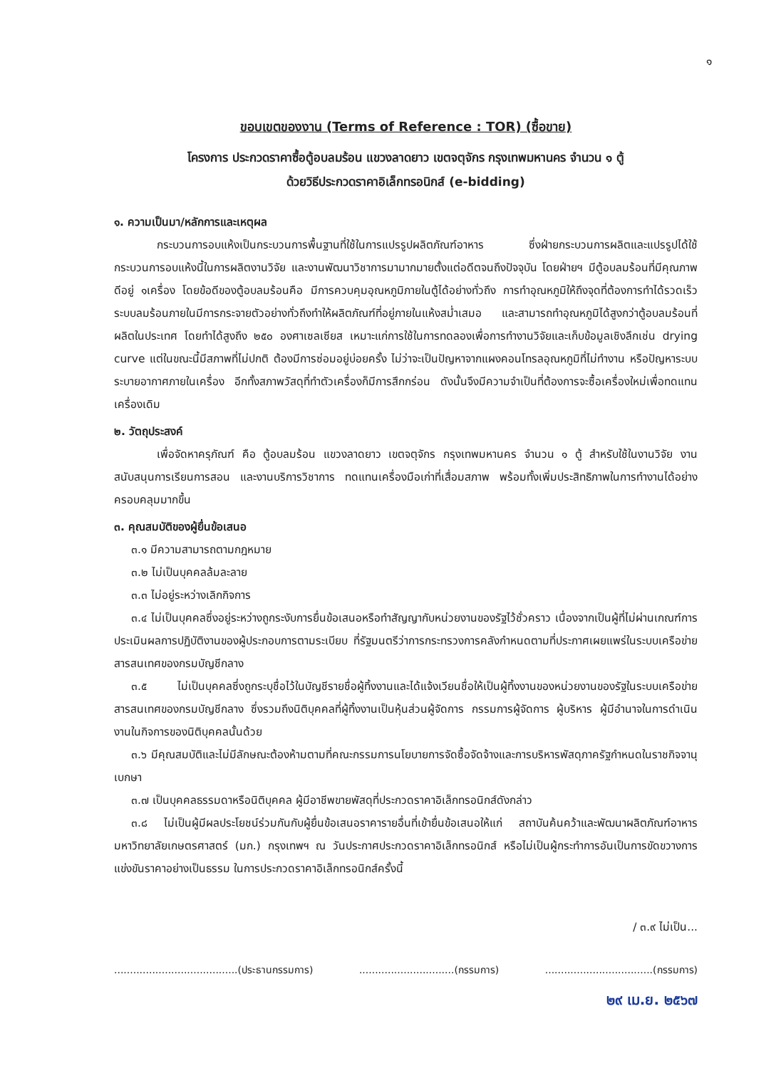๑
ขอบเขตของงาน (Terms of Reference : TOR) (ซื้อขาย)
โครงการ ประกวดราคาซื้อตู้อบลมร้อน แขวงลาดยาว เขตจตุจักร กรุงเทพมหานคร จำนวน ๑ ตู้
ด้วยวิธีประกวดราคาอิเล็กทรอนิกส์ (e-bidding)
๑. ความเป็นมา/หลักการและเหตุผล
กระบวนการอบแห้งเป็นกระบวนการพื้นฐานที่ใช้ในการแปรรูปผลิตภัณฑ์อาหาร ซึ่งฝ่ายกระบวนการผลิตและแปรรูปได้ใช้กระบวนการอบแห้งนี้ในการผลิตงานวิจัย และงานพัฒนาวิชาการมามากมายตั้งแต่อดีตจนถึงปัจจุบัน โดยฝ่ายฯ มีตู้อบลมร้อนที่มีคุณภาพดีอยู่ ๑เครื่อง โดยข้อดีของตู้อบลมร้อนคือ มีการควบคุมอุณหภูมิภายในตู้ได้อย่างทั่วถึง การทำอุณหภูมิให้ถึงจุดที่ต้องการทำได้รวดเร็ว ระบบลมร้อนภายในมีการกระจายตัวอย่างทั่วถึงทำให้ผลิตภัณฑ์ที่อยู่ภายในแห้งสม่ำเสมอ และสามารถทำอุณหภูมิได้สูงกว่าตู้อบลมร้อนที่ผลิตในประเทศ โดยทำได้สูงถึง ๒๕๐ องศาเซลเซียส เหมาะแก่การใช้ในการทดลองเพื่อการทำงานวิจัยและเก็บข้อมูลเชิงลึกเช่น drying curve แต่ในขณะนี้มีสภาพที่ไม่ปกติ ต้องมีการซ่อมอยู่บ่อยครั้ง ไม่ว่าจะเป็นปัญหาจากแผงคอนโทรลอุณหภูมิที่ไม่ทำงาน หรือปัญหาระบบระบายอากาศภายในเครื่อง อีกทั้งสภาพวัสดุที่ทำตัวเครื่องก็มีการสึกกร่อน ดังนั้นจึงมีความจำเป็นที่ต้องการจะซื้อเครื่องใหม่เพื่อทดแทนเครื่องเดิม
๒. วัตถุประสงค์
เพื่อจัดหาครุภัณฑ์ คือ ตู้อบลมร้อน แขวงลาดยาว เขตจตุจักร กรุงเทพมหานคร จำนวน ๑ ตู้ สำหรับใช้ในงานวิจัย งานสนับสนุนการเรียนการสอน และงานบริการวิชาการ ทดแทนเครื่องมือเก่าที่เสื่อมสภาพ พร้อมทั้งเพิ่มประสิทธิภาพในการทำงานได้อย่างครอบคลุมมากขึ้น
๓. คุณสมบัติของผู้ยื่นข้อเสนอ
๓.๑ มีความสามารถตามกฎหมาย
๓.๒ ไม่เป็นบุคคลล้มละลาย
๓.๓ ไม่อยู่ระหว่างเลิกกิจการ
๓.๔ ไม่เป็นบุคคลซึ่งอยู่ระหว่างถูกระงับการยื่นข้อเสนอหรือทำสัญญากับหน่วยงานของรัฐไว้ชั่วคราว เนื่องจากเป็นผู้ที่ไม่ผ่านเกณฑ์การประเมินผลการปฏิบัติงานของผู้ประกอบการตามระเบียบ ที่รัฐมนตรีว่าการกระทรวงการคลังกำหนดตามที่ประกาศเผยแพร่ในระบบเครือข่ายสารสนเทศของกรมบัญชีกลาง
๓.๕ ไม่เป็นบุคคลซึ่งถูกระบุชื่อไว้ในบัญชีรายชื่อผู้ทิ้งงานและได้แจ้งเวียนชื่อให้เป็นผู้ทิ้งงานของหน่วยงานของรัฐในระบบเครือข่ายสารสนเทศของกรมบัญชีกลาง ซึ่งรวมถึงนิติบุคคลที่ผู้ทิ้งงานเป็นหุ้นส่วนผู้จัดการ กรรมการผู้จัดการ ผู้บริหาร ผู้มีอำนาจในการดำเนินงานในกิจการของนิติบุคคลนั้นด้วย
๓.๖ มีคุณสมบัติและไม่มีลักษณะต้องห้ามตามที่คณะกรรมการนโยบายการจัดซื้อจัดจ้างและการบริหารพัสดุภาครัฐกำหนดในราชกิจจานุเบกษา
๓.๗ เป็นบุคคลธรรมดาหรือนิติบุคคล ผู้มีอาชีพขายพัสดุที่ประกวดราคาอิเล็กทรอนิกส์ดังกล่าว
๓.๘ ไม่เป็นผู้มีผลประโยชน์ร่วมกันกับผู้ยื่นข้อเสนอราคารายอื่นที่เข้ายื่นข้อเสนอให้แก่ สถาบันค้นคว้าและพัฒนาผลิตภัณฑ์อาหาร มหาวิทยาลัยเกษตรศาสตร์ (มก.) กรุงเทพฯ ณ วันประกาศประกวดราคาอิเล็กทรอนิกส์ หรือไม่เป็นผู้กระทำการอันเป็นการขัดขวางการแข่งขันราคาอย่างเป็นธรรม ในการประกวดราคาอิเล็กทรอนิกส์ครั้งนี้
/ ๓.๙ ไม่เป็น...
.......................................(ประธานกรรมการ) ..............................(กรรมการ) ..................................(กรรมการ)
๒๙ เม.ย. ๒๕๖๗